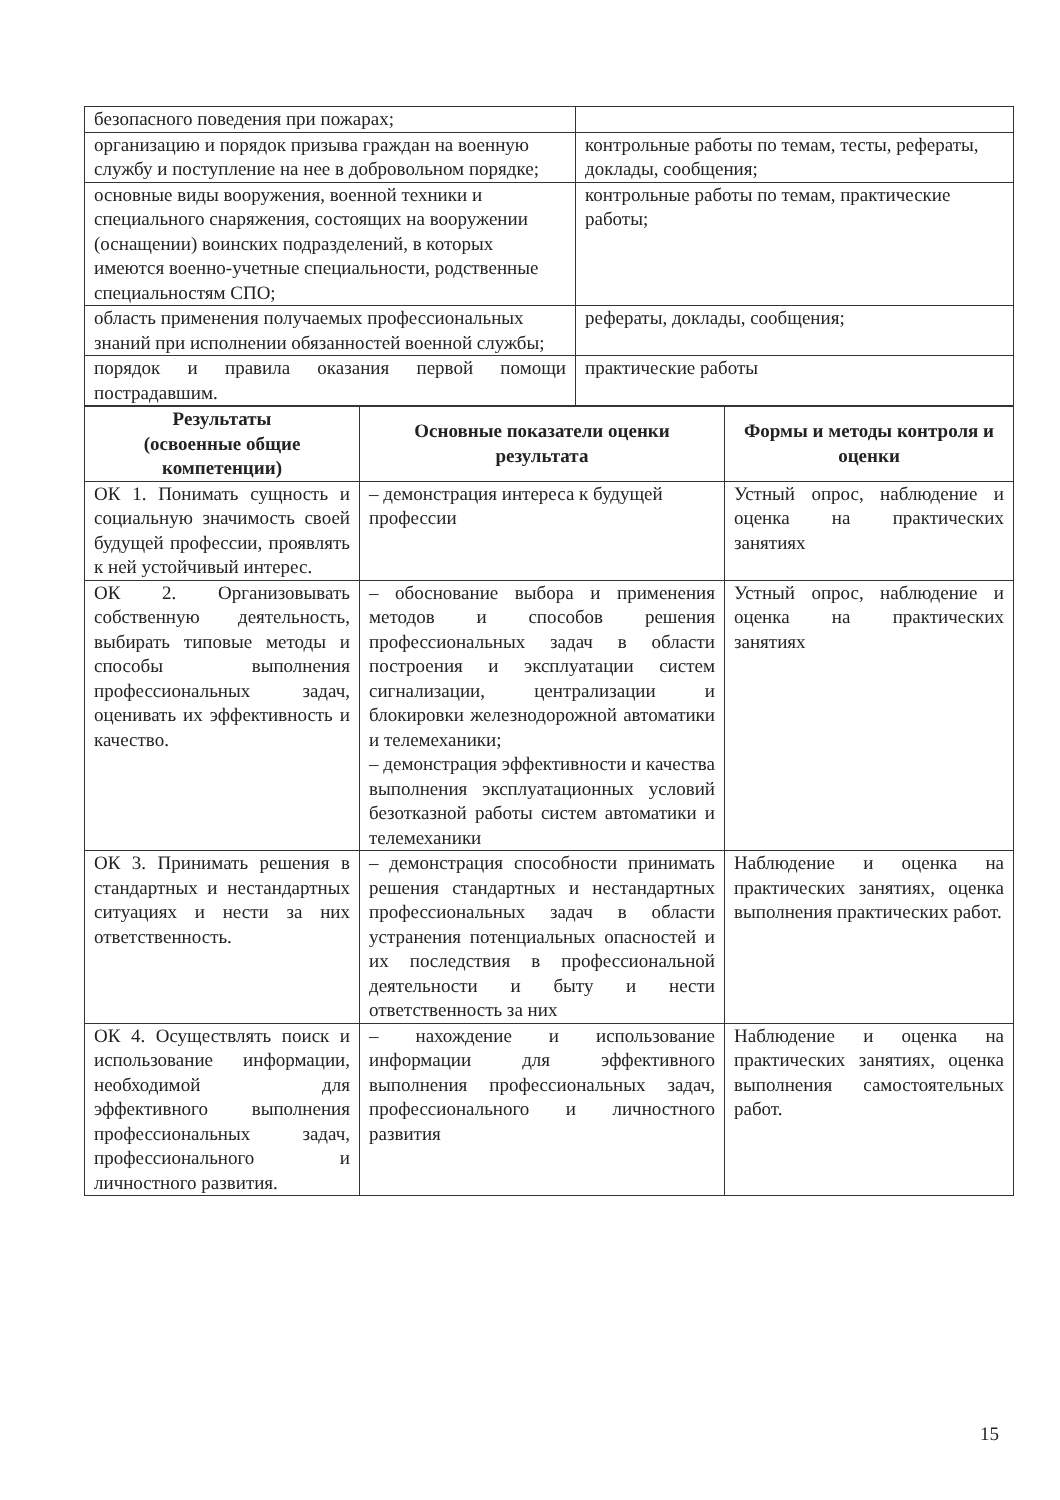| безопасного поведения при пожарах; | |
| организацию и порядок призыва граждан на военную службу и поступление на нее в добровольном порядке; | контрольные работы по темам, тесты, рефераты, доклады, сообщения; |
| основные виды вооружения, военной техники и специального снаряжения, состоящих на вооружении (оснащении) воинских подразделений, в которых имеются военно-учетные специальности, родственные специальностям СПО; | контрольные работы по темам, практические работы; |
| область применения получаемых профессиональных знаний при исполнении обязанностей военной службы; | рефераты, доклады, сообщения; |
| порядок и правила оказания первой помощи пострадавшим. | практические работы |
| Результаты (освоенные общие компетенции) | Основные показатели оценки результата | Формы и методы контроля и оценки |
| --- | --- | --- |
| ОК 1. Понимать сущность и социальную значимость своей будущей профессии, проявлять к ней устойчивый интерес. | – демонстрация интереса к будущей профессии | Устный опрос, наблюдение и оценка на практических занятиях |
| ОК 2. Организовывать собственную деятельность, выбирать типовые методы и способы выполнения профессиональных задач, оценивать их эффективность и качество. | – обоснование выбора и применения методов и способов решения профессиональных задач в области построения и эксплуатации систем сигнализации, централизации и блокировки железнодорожной автоматики и телемеханики; – демонстрация эффективности и качества выполнения эксплуатационных условий безотказной работы систем автоматики и телемеханики | Устный опрос, наблюдение и оценка на практических занятиях |
| ОК 3. Принимать решения в стандартных и нестандартных ситуациях и нести за них ответственность. | – демонстрация способности принимать решения стандартных и нестандартных профессиональных задач в области устранения потенциальных опасностей и их последствия в профессиональной деятельности и быту и нести ответственность за них | Наблюдение и оценка на практических занятиях, оценка выполнения практических работ. |
| ОК 4. Осуществлять поиск и использование информации, необходимой для эффективного выполнения профессиональных задач, профессионального и личностного развития. | – нахождение и использование информации для эффективного выполнения профессиональных задач, профессионального и личностного развития | Наблюдение и оценка на практических занятиях, оценка выполнения самостоятельных работ. |
15